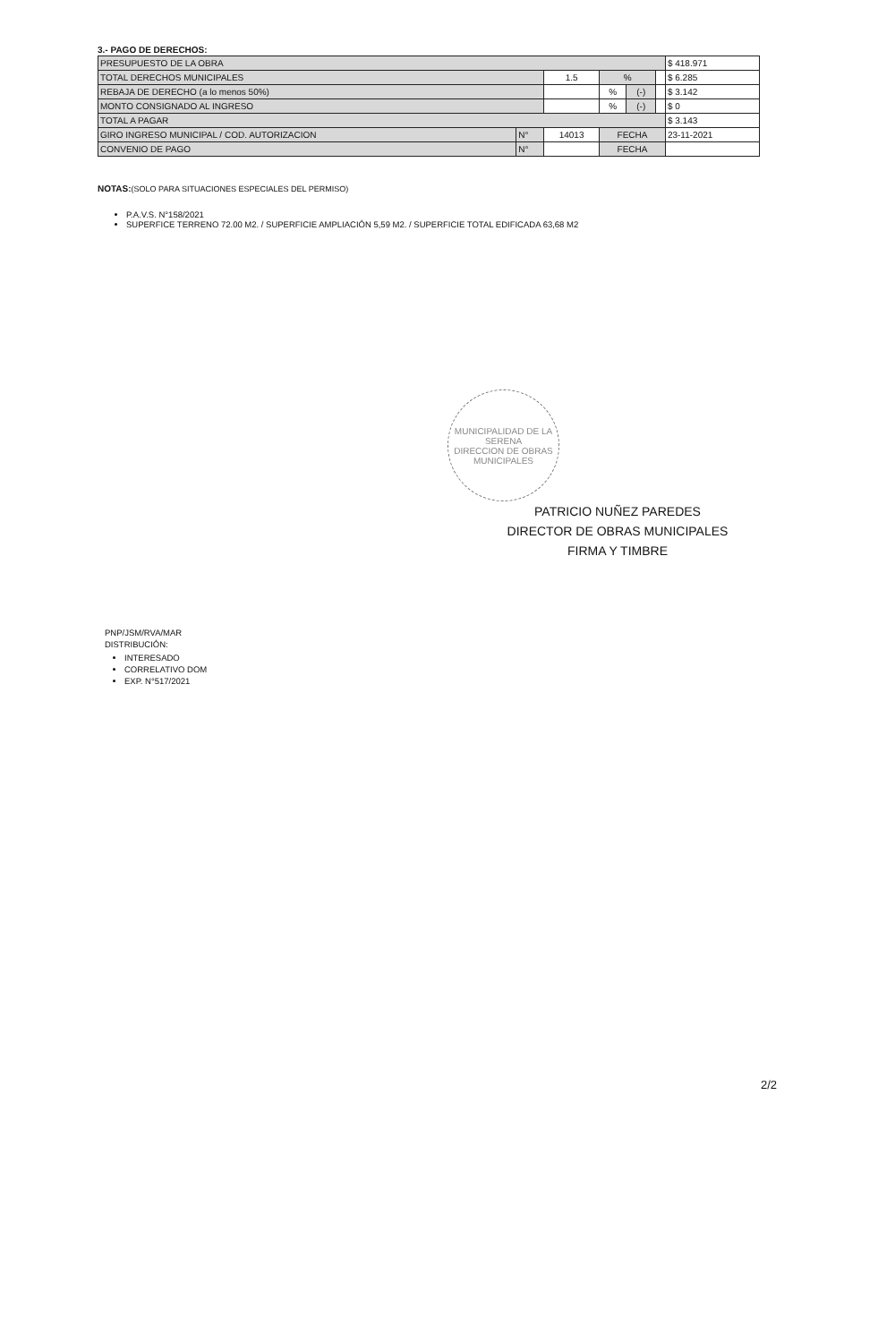3.- PAGO DE DERECHOS:
| PRESUPUESTO DE LA OBRA | | | | | | $ 418.971 |
| TOTAL DERECHOS MUNICIPALES | | 1.5 | % | | | $ 6.285 |
| REBAJA DE DERECHO (a lo menos 50%) | | | % | (-) | | $ 3.142 |
| MONTO CONSIGNADO AL INGRESO | | | % | (-) | | $ 0 |
| TOTAL A PAGAR | | | | | | $ 3.143 |
| GIRO INGRESO MUNICIPAL / COD. AUTORIZACION | N° | 14013 | FECHA | | | 23-11-2021 |
| CONVENIO DE PAGO | N° | | FECHA | | | |
NOTAS:(SOLO PARA SITUACIONES ESPECIALES DEL PERMISO)
P.A.V.S. N°158/2021
SUPERFICE TERRENO 72.00 M2. / SUPERFICIE AMPLIACIÓN 5,59 M2. / SUPERFICIE TOTAL EDIFICADA 63,68 M2
MUNICIPALIDAD DE LA SERENA
DIRECCION DE OBRAS MUNICIPALES
PATRICIO NUÑEZ PAREDES
DIRECTOR DE OBRAS MUNICIPALES
FIRMA Y TIMBRE
PNP/JSM/RVA/MAR
DISTRIBUCIÓN:
INTERESADO
CORRELATIVO DOM
EXP. N°517/2021
2/2